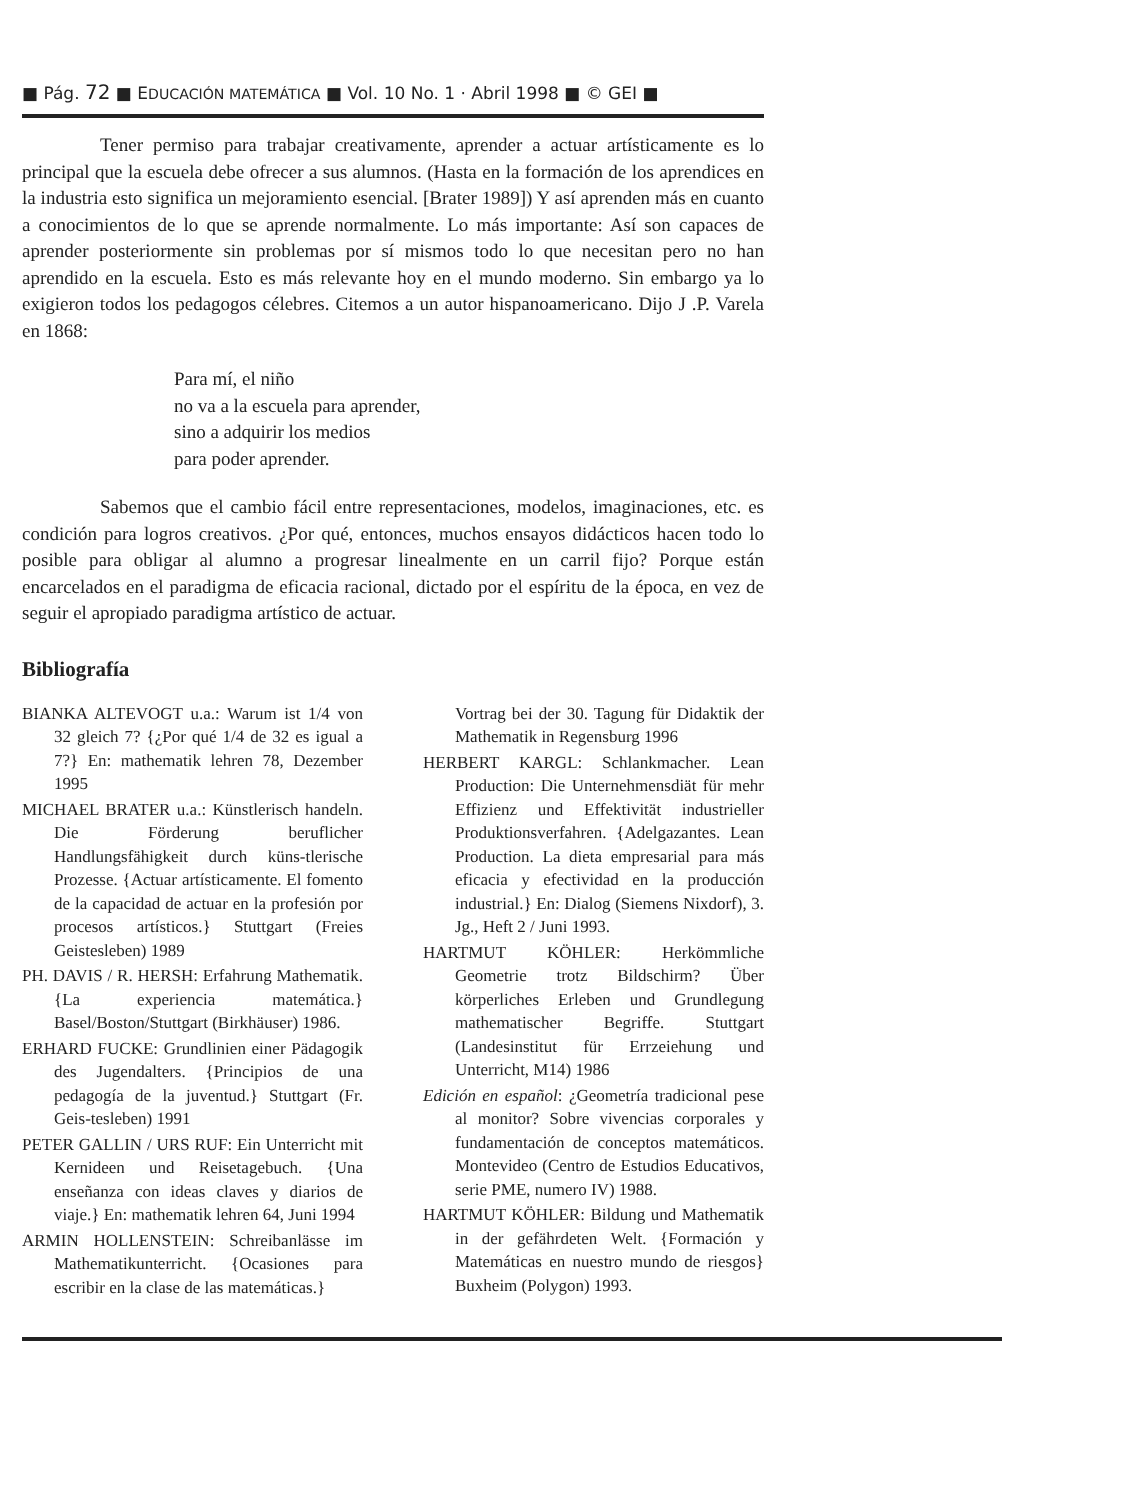■ Pág. 72 ■ EDUCACIÓN MATEMÁTICA ■ Vol. 10 No. 1 · Abril 1998 ■ © GEI ■
Tener permiso para trabajar creativamente, aprender a actuar artísticamente es lo principal que la escuela debe ofrecer a sus alumnos. (Hasta en la formación de los aprendices en la industria esto significa un mejoramiento esencial. [Brater 1989]) Y así aprenden más en cuanto a conocimientos de lo que se aprende normalmente. Lo más importante: Así son capaces de aprender posteriormente sin problemas por sí mismos todo lo que necesitan pero no han aprendido en la escuela. Esto es más relevante hoy en el mundo moderno. Sin embargo ya lo exigieron todos los pedagogos célebres. Citemos a un autor hispanoamericano. Dijo J .P. Varela en 1868:
Para mí, el niño
no va a la escuela para aprender,
sino a adquirir los medios
para poder aprender.
Sabemos que el cambio fácil entre representaciones, modelos, imaginaciones, etc. es condición para logros creativos. ¿Por qué, entonces, muchos ensayos didácticos hacen todo lo posible para obligar al alumno a progresar linealmente en un carril fijo? Porque están encarcelados en el paradigma de eficacia racional, dictado por el espíritu de la época, en vez de seguir el apropiado paradigma artístico de actuar.
Bibliografía
BIANKA ALTEVOGT u.a.: Warum ist 1/4 von 32 gleich 7? {¿Por qué 1/4 de 32 es igual a 7?} En: mathematik lehren 78, Dezember 1995
MICHAEL BRATER u.a.: Künstlerisch handeln. Die Förderung beruflicher Handlungsfähigkeit durch küns-tlerische Prozesse. {Actuar artísticamente. El fomento de la capacidad de actuar en la profesión por procesos artísticos.} Stuttgart (Freies Geistesleben) 1989
PH. DAVIS / R. HERSH: Erfahrung Mathematik. {La experiencia matemática.} Basel/Boston/Stuttgart (Birkhäuser) 1986.
ERHARD FUCKE: Grundlinien einer Pädagogik des Jugendalters. {Principios de una pedagogía de la juventud.} Stuttgart (Fr. Geis-tesleben) 1991
PETER GALLIN / URS RUF: Ein Unterricht mit Kernideen und Reisetagebuch. {Una enseñanza con ideas claves y diarios de viaje.} En: mathematik lehren 64, Juni 1994
ARMIN HOLLENSTEIN: Schreibanlässe im Mathematikunterricht. {Ocasiones para escribir en la clase de las matemáticas.}
Vortrag bei der 30. Tagung für Didaktik der Mathematik in Regensburg 1996
HERBERT KARGL: Schlankmacher. Lean Production: Die Unternehmensdiät für mehr Effizienz und Effektivität industrieller Produktionsverfahren. {Adelgazantes. Lean Production. La dieta empresarial para más eficacia y efectividad en la producción industrial.} En: Dialog (Siemens Nixdorf), 3. Jg., Heft 2 / Juni 1993.
HARTMUT KÖHLER: Herkömmliche Geometrie trotz Bildschirm? Über körperliches Erleben und Grundlegung mathematischer Begriffe. Stuttgart (Landesinstitut für Errzeiehung und Unterricht, M14) 1986
Edición en español: ¿Geometría tradicional pese al monitor? Sobre vivencias corporales y fundamentación de conceptos matemáticos. Montevideo (Centro de Estudios Educativos, serie PME, numero IV) 1988.
HARTMUT KÖHLER: Bildung und Mathematik in der gefährdeten Welt. {Formación y Matemáticas en nuestro mundo de riesgos} Buxheim (Polygon) 1993.